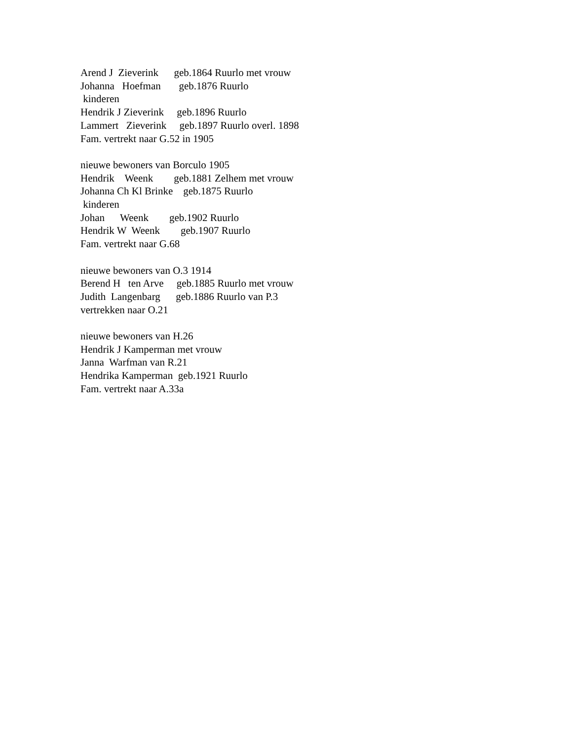Arend J Zieverink geb.1864 Ruurlo met vrouw Johanna Hoefman geb.1876 Ruurlo kinderen Hendrik J Zieverink geb.1896 Ruurlo Lammert Zieverink geb.1897 Ruurlo overl. 1898 Fam. vertrekt naar G.52 in 1905 nieuwe bewoners van Borculo 1905 Hendrik Weenk geb.1881 Zelhem met vrouw Johanna Ch Kl Brinke geb.1875 Ruurlo kinderen Johan Weenk geb.1902 Ruurlo Hendrik W Weenk geb.1907 Ruurlo Fam. vertrekt naar G.68 nieuwe bewoners van O.3 1914 Berend H ten Arve geb.1885 Ruurlo met vrouw Judith Langenbarg geb.1886 Ruurlo van P.3 vertrekken naar O.21 nieuwe bewoners van H.26 Hendrik J Kamperman met vrouw Janna Warfman van R.21 Hendrika Kamperman geb.1921 Ruurlo Fam. vertrekt naar A.33a